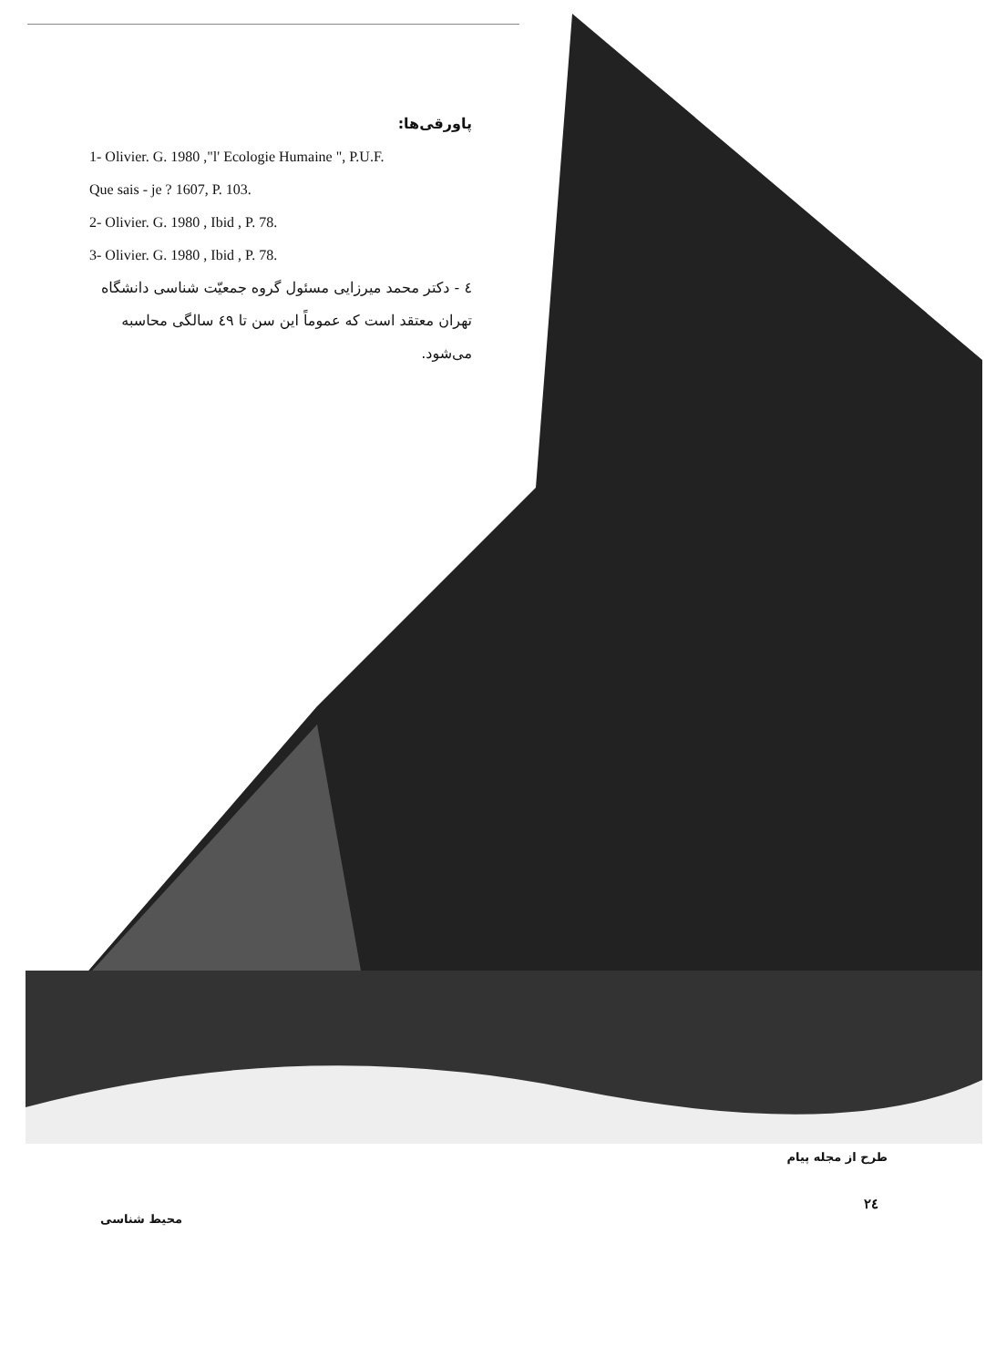پاورقی‌ها:
1- Olivier. G. 1980 ,"l' Ecologie Humaine ", P.U.F.
Que sais - je ? 1607, P. 103.
2- Olivier. G. 1980 , Ibid , P. 78.
3- Olivier. G. 1980 , Ibid , P. 78.
٤ - دکتر محمد میرزایی مسئول گروه جمعیّت شناسی دانشگاه تهران معتقد است که عموماً این سن تا ٤٩ سالگی محاسبه می‌شود.
طرح از مجله پیام
٢٤
محیط شناسی